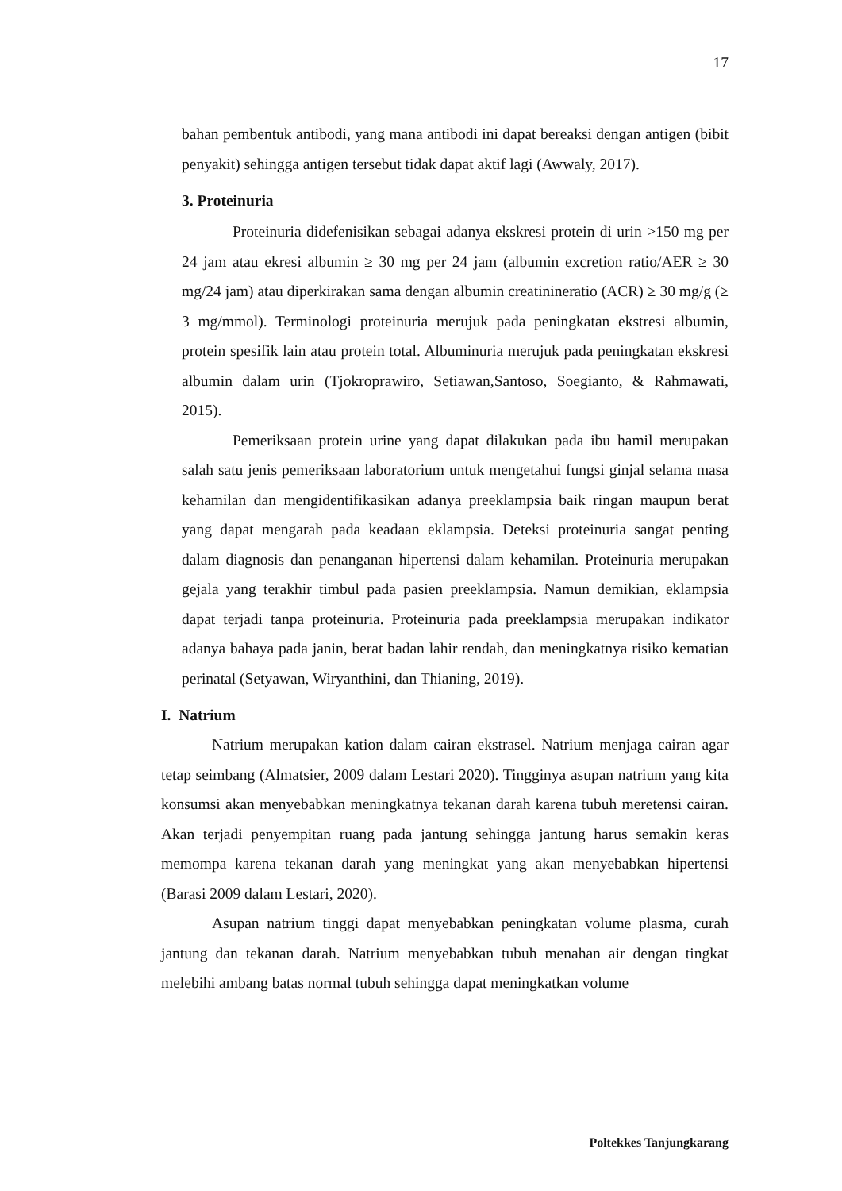17
bahan pembentuk antibodi, yang mana antibodi ini dapat bereaksi dengan antigen (bibit penyakit) sehingga antigen tersebut tidak dapat aktif lagi (Awwaly, 2017).
3. Proteinuria
Proteinuria didefenisikan sebagai adanya ekskresi protein di urin >150 mg per 24 jam atau ekresi albumin ≥ 30 mg per 24 jam (albumin excretion ratio/AER ≥ 30 mg/24 jam) atau diperkirakan sama dengan albumin creatinineratio (ACR) ≥ 30 mg/g (≥ 3 mg/mmol). Terminologi proteinuria merujuk pada peningkatan ekstresi albumin, protein spesifik lain atau protein total. Albuminuria merujuk pada peningkatan ekskresi albumin dalam urin (Tjokroprawiro, Setiawan,Santoso, Soegianto, & Rahmawati, 2015).
Pemeriksaan protein urine yang dapat dilakukan pada ibu hamil merupakan salah satu jenis pemeriksaan laboratorium untuk mengetahui fungsi ginjal selama masa kehamilan dan mengidentifikasikan adanya preeklampsia baik ringan maupun berat yang dapat mengarah pada keadaan eklampsia. Deteksi proteinuria sangat penting dalam diagnosis dan penanganan hipertensi dalam kehamilan. Proteinuria merupakan gejala yang terakhir timbul pada pasien preeklampsia. Namun demikian, eklampsia dapat terjadi tanpa proteinuria. Proteinuria pada preeklampsia merupakan indikator adanya bahaya pada janin, berat badan lahir rendah, dan meningkatnya risiko kematian perinatal (Setyawan, Wiryanthini, dan Thianing, 2019).
I. Natrium
Natrium merupakan kation dalam cairan ekstrasel. Natrium menjaga cairan agar tetap seimbang (Almatsier, 2009 dalam Lestari 2020). Tingginya asupan natrium yang kita konsumsi akan menyebabkan meningkatnya tekanan darah karena tubuh meretensi cairan. Akan terjadi penyempitan ruang pada jantung sehingga jantung harus semakin keras memompa karena tekanan darah yang meningkat yang akan menyebabkan hipertensi (Barasi 2009 dalam Lestari, 2020).
Asupan natrium tinggi dapat menyebabkan peningkatan volume plasma, curah jantung dan tekanan darah. Natrium menyebabkan tubuh menahan air dengan tingkat melebihi ambang batas normal tubuh sehingga dapat meningkatkan volume
Poltekkes Tanjungkarang